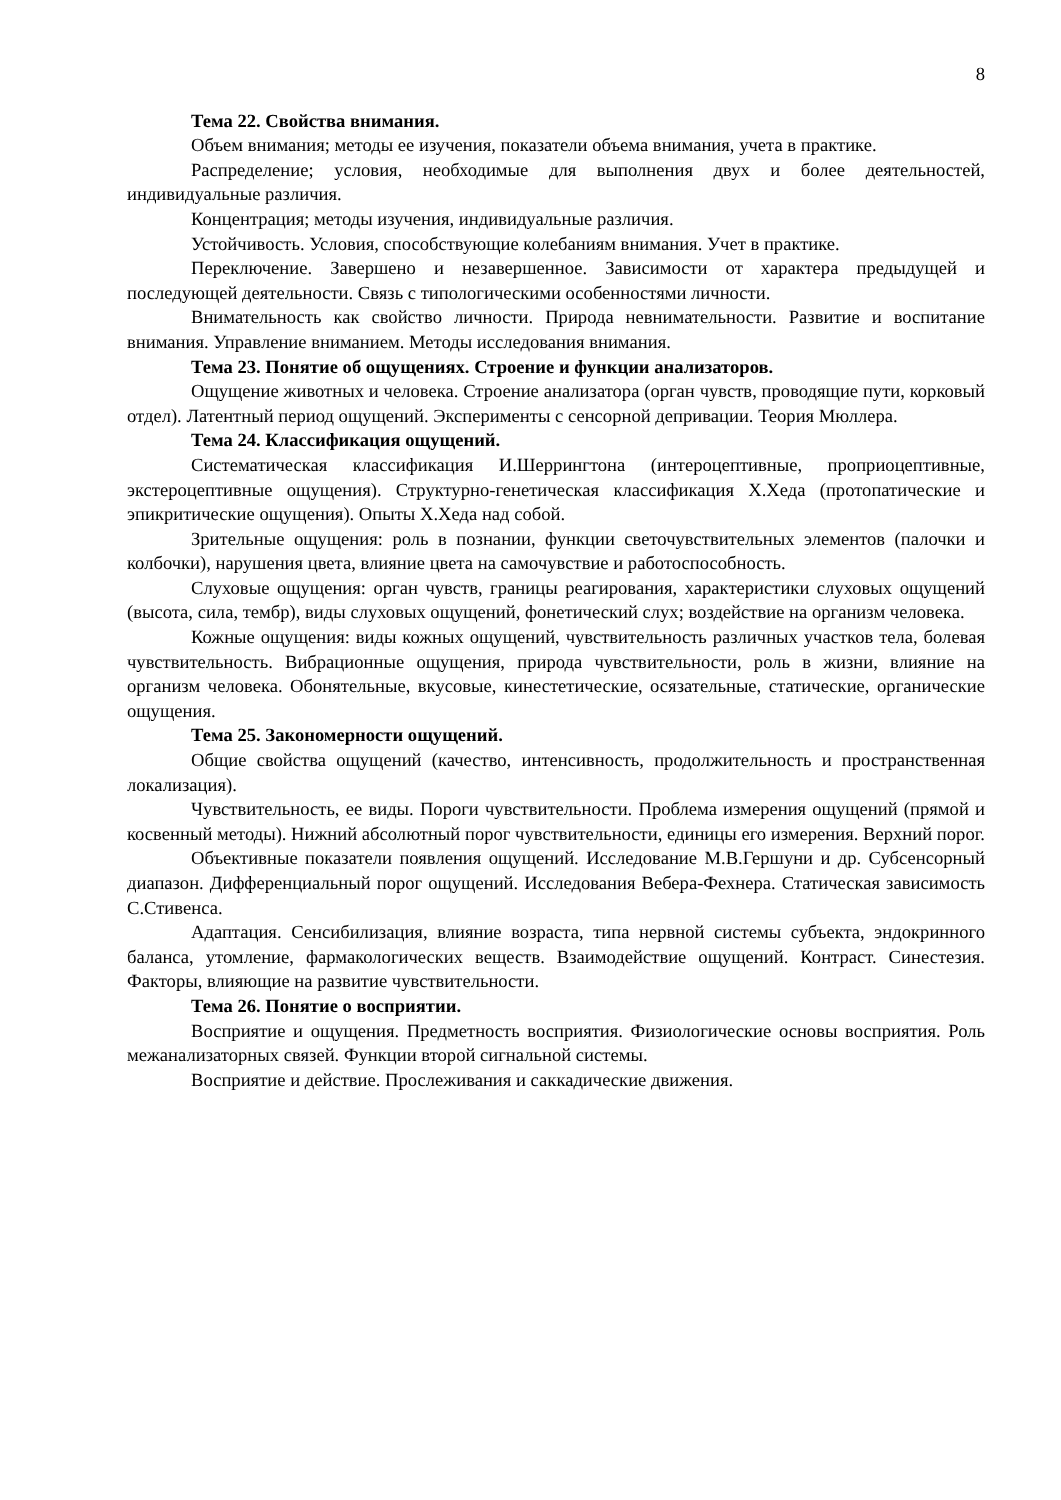8
Тема 22. Свойства внимания.
Объем внимания; методы ее изучения, показатели объема внимания, учета в практике.
Распределение; условия, необходимые для выполнения двух и более деятельностей, индивидуальные различия.
Концентрация; методы изучения, индивидуальные различия.
Устойчивость. Условия, способствующие колебаниям внимания. Учет в практике.
Переключение. Завершено и незавершенное. Зависимости от характера предыдущей и последующей деятельности. Связь с типологическими особенностями личности.
Внимательность как свойство личности. Природа невнимательности. Развитие и воспитание внимания. Управление вниманием. Методы исследования внимания.
Тема 23. Понятие об ощущениях. Строение и функции анализаторов.
Ощущение животных и человека. Строение анализатора (орган чувств, проводящие пути, корковый отдел). Латентный период ощущений. Эксперименты с сенсорной депривации. Теория Мюллера.
Тема 24. Классификация ощущений.
Систематическая классификация И.Шеррингтона (интероцептивные, проприоцептивные, экстероцептивные ощущения). Структурно-генетическая классификация Х.Хеда (протопатические и эпикритические ощущения). Опыты Х.Хеда над собой.
Зрительные ощущения: роль в познании, функции светочувствительных элементов (палочки и колбочки), нарушения цвета, влияние цвета на самочувствие и работоспособность.
Слуховые ощущения: орган чувств, границы реагирования, характеристики слуховых ощущений (высота, сила, тембр), виды слуховых ощущений, фонетический слух; воздействие на организм человека.
Кожные ощущения: виды кожных ощущений, чувствительность различных участков тела, болевая чувствительность. Вибрационные ощущения, природа чувствительности, роль в жизни, влияние на организм человека. Обонятельные, вкусовые, кинестетические, осязательные, статические, органические ощущения.
Тема 25. Закономерности ощущений.
Общие свойства ощущений (качество, интенсивность, продолжительность и пространственная локализация).
Чувствительность, ее виды. Пороги чувствительности. Проблема измерения ощущений (прямой и косвенный методы). Нижний абсолютный порог чувствительности, единицы его измерения. Верхний порог.
Объективные показатели появления ощущений. Исследование М.В.Гершуни и др. Субсенсорный диапазон. Дифференциальный порог ощущений. Исследования Вебера-Фехнера. Статическая зависимость С.Стивенса.
Адаптация. Сенсибилизация, влияние возраста, типа нервной системы субъекта, эндокринного баланса, утомление, фармакологических веществ. Взаимодействие ощущений. Контраст. Синестезия. Факторы, влияющие на развитие чувствительности.
Тема 26. Понятие о восприятии.
Восприятие и ощущения. Предметность восприятия. Физиологические основы восприятия. Роль межанализаторных связей. Функции второй сигнальной системы.
Восприятие и действие. Прослеживания и саккадические движения.